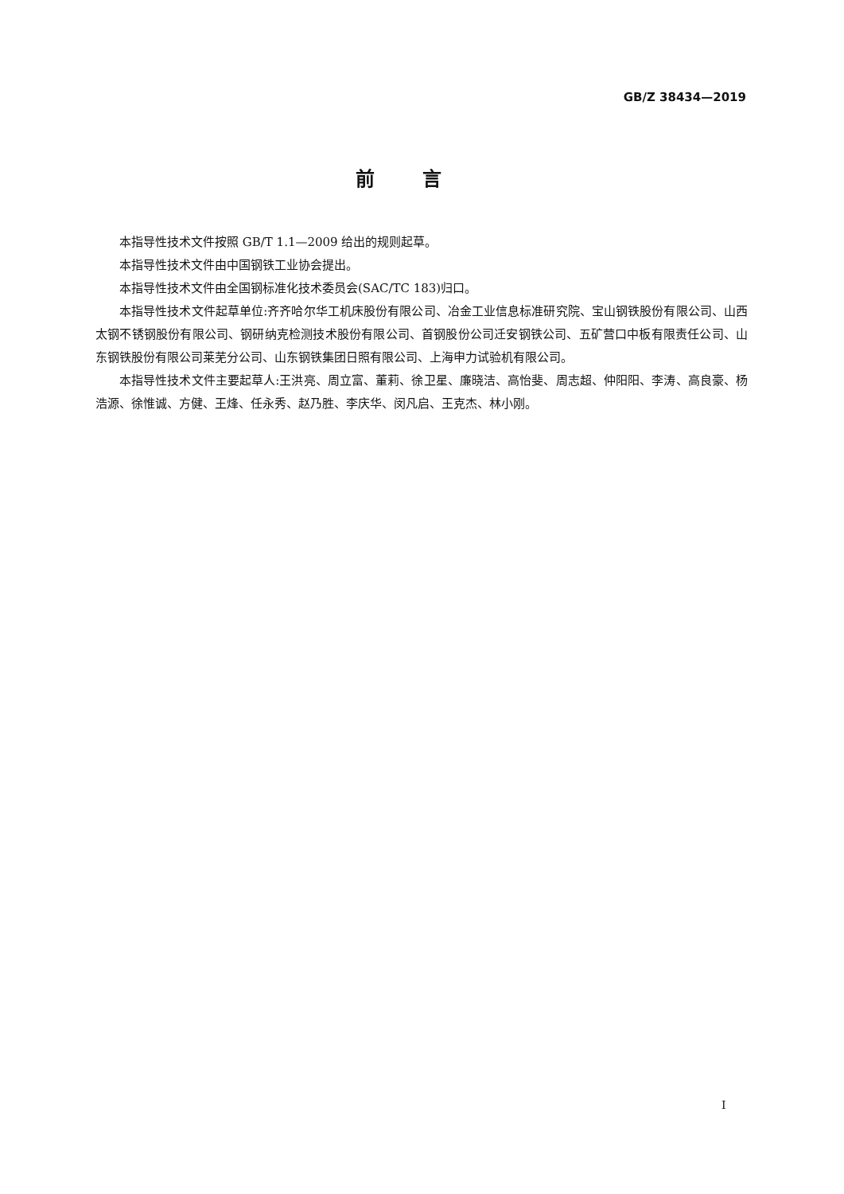GB/Z 38434—2019
前言
本指导性技术文件按照 GB/T 1.1—2009 给出的规则起草。
本指导性技术文件由中国钢铁工业协会提出。
本指导性技术文件由全国钢标准化技术委员会(SAC/TC 183)归口。
本指导性技术文件起草单位:齐齐哈尔华工机床股份有限公司、冶金工业信息标准研究院、宝山钢铁股份有限公司、山西太钢不锈钢股份有限公司、钢研纳克检测技术股份有限公司、首钢股份公司迁安钢铁公司、五矿营口中板有限责任公司、山东钢铁股份有限公司莱芜分公司、山东钢铁集团日照有限公司、上海申力试验机有限公司。
本指导性技术文件主要起草人:王洪亮、周立富、董莉、徐卫星、廉晓洁、高怡斐、周志超、仲阳阳、李涛、高良豪、杨浩源、徐惟诚、方健、王烽、任永秀、赵乃胜、李庆华、闵凡启、王克杰、林小刚。
I